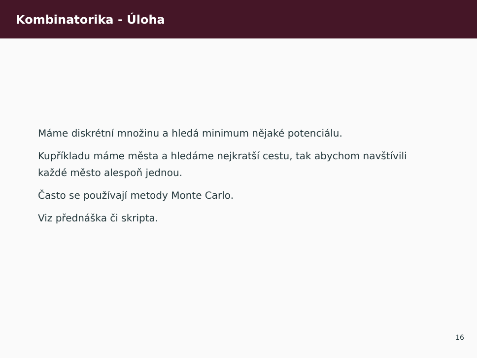Kombinatorika - Úloha
Máme diskrétní množinu a hledá minimum nějaké potenciálu.
Kupříkladu máme města a hledáme nejkratší cestu, tak abychom navštívili každé město alespoň jednou.
Často se používají metody Monte Carlo.
Viz přednáška či skripta.
16